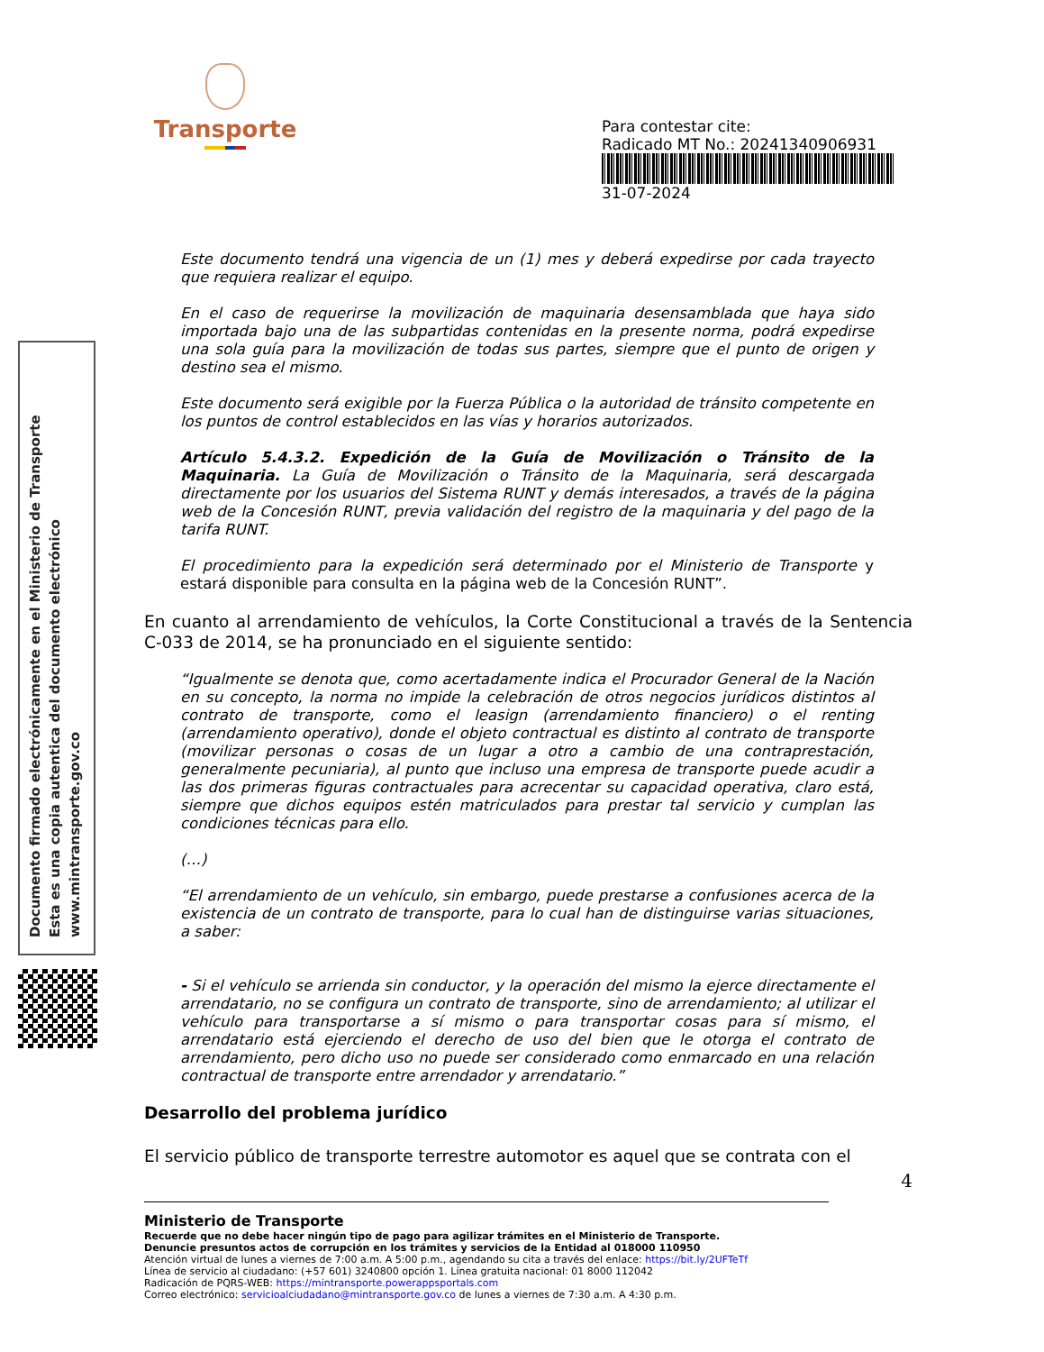Transporte
Para contestar cite:
Radicado MT No.: 20241340906931
31-07-2024
Documento firmado electrónicamente en el Ministerio de Transporte
Esta es una copia autentica del documento electrónico
www.mintransporte.gov.co
Este documento tendrá una vigencia de un (1) mes y deberá expedirse por cada trayecto que requiera realizar el equipo.
En el caso de requerirse la movilización de maquinaria desensamblada que haya sido importada bajo una de las subpartidas contenidas en la presente norma, podrá expedirse una sola guía para la movilización de todas sus partes, siempre que el punto de origen y destino sea el mismo.
Este documento será exigible por la Fuerza Pública o la autoridad de tránsito competente en los puntos de control establecidos en las vías y horarios autorizados.
Artículo 5.4.3.2. Expedición de la Guía de Movilización o Tránsito de la Maquinaria. La Guía de Movilización o Tránsito de la Maquinaria, será descargada directamente por los usuarios del Sistema RUNT y demás interesados, a través de la página web de la Concesión RUNT, previa validación del registro de la maquinaria y del pago de la tarifa RUNT.
El procedimiento para la expedición será determinado por el Ministerio de Transporte y estará disponible para consulta en la página web de la Concesión RUNT”.
En cuanto al arrendamiento de vehículos, la Corte Constitucional a través de la Sentencia C-033 de 2014, se ha pronunciado en el siguiente sentido:
“Igualmente se denota que, como acertadamente indica el Procurador General de la Nación en su concepto, la norma no impide la celebración de otros negocios jurídicos distintos al contrato de transporte, como el leasign (arrendamiento financiero) o el renting (arrendamiento operativo), donde el objeto contractual es distinto al contrato de transporte (movilizar personas o cosas de un lugar a otro a cambio de una contraprestación, generalmente pecuniaria), al punto que incluso una empresa de transporte puede acudir a las dos primeras figuras contractuales para acrecentar su capacidad operativa, claro está, siempre que dichos equipos estén matriculados para prestar tal servicio y cumplan las condiciones técnicas para ello.
(…)
“El arrendamiento de un vehículo, sin embargo, puede prestarse a confusiones acerca de la existencia de un contrato de transporte, para lo cual han de distinguirse varias situaciones, a saber:
- Si el vehículo se arrienda sin conductor, y la operación del mismo la ejerce directamente el arrendatario, no se configura un contrato de transporte, sino de arrendamiento; al utilizar el vehículo para transportarse a sí mismo o para transportar cosas para sí mismo, el arrendatario está ejerciendo el derecho de uso del bien que le otorga el contrato de arrendamiento, pero dicho uso no puede ser considerado como enmarcado en una relación contractual de transporte entre arrendador y arrendatario.”
Desarrollo del problema jurídico
El servicio público de transporte terrestre automotor es aquel que se contrata con el
4
Ministerio de Transporte
Recuerde que no debe hacer ningún tipo de pago para agilizar trámites en el Ministerio de Transporte.
Denuncie presuntos actos de corrupción en los trámites y servicios de la Entidad al 018000 110950
Atención virtual de lunes a viernes de 7:00 a.m. A 5:00 p.m., agendando su cita a través del enlace: https://bit.ly/2UFTeTf
Línea de servicio al ciudadano: (+57 601) 3240800 opción 1. Línea gratuita nacional: 01 8000 112042
Radicación de PQRS-WEB: https://mintransporte.powerappsportals.com
Correo electrónico: servicioalciudadano@mintransporte.gov.co de lunes a viernes de 7:30 a.m. A 4:30 p.m.